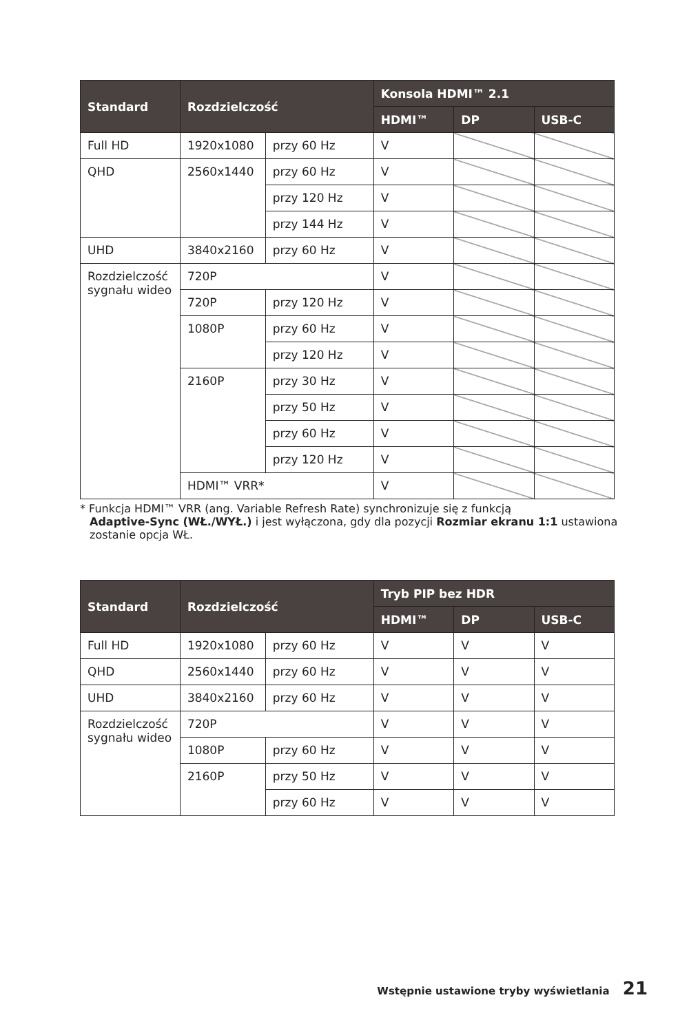| Standard | Rozdzielczość | | Konsola HDMI™ 2.1 | | |
| --- | --- | --- | --- | --- | --- |
| | | | HDMI™ | DP | USB-C |
| Full HD | 1920x1080 | przy 60 Hz | V | | |
| QHD | 2560x1440 | przy 60 Hz | V | | |
| | | przy 120 Hz | V | | |
| | | przy 144 Hz | V | | |
| UHD | 3840x2160 | przy 60 Hz | V | | |
| Rozdzielczość sygnału wideo | 720P | | V | | |
| | 720P | przy 120 Hz | V | | |
| | 1080P | przy 60 Hz | V | | |
| | | przy 120 Hz | V | | |
| | 2160P | przy 30 Hz | V | | |
| | | przy 50 Hz | V | | |
| | | przy 60 Hz | V | | |
| | | przy 120 Hz | V | | |
| | HDMI™ VRR* | | V | | |
* Funkcja HDMI™ VRR (ang. Variable Refresh Rate) synchronizuje się z funkcją
Adaptive-Sync (WŁ./WYŁ.) i jest wyłączona, gdy dla pozycji Rozmiar ekranu 1:1 ustawiona zostanie opcja WŁ.
| Standard | Rozdzielczość | | Tryb PIP bez HDR | | |
| --- | --- | --- | --- | --- | --- |
| | | | HDMI™ | DP | USB-C |
| Full HD | 1920x1080 | przy 60 Hz | V | V | V |
| QHD | 2560x1440 | przy 60 Hz | V | V | V |
| UHD | 3840x2160 | przy 60 Hz | V | V | V |
| Rozdzielczość sygnału wideo | 720P | | V | V | V |
| | 1080P | przy 60 Hz | V | V | V |
| | 2160P | przy 50 Hz | V | V | V |
| | | przy 60 Hz | V | V | V |
Wstępnie ustawione tryby wyświetlania 21